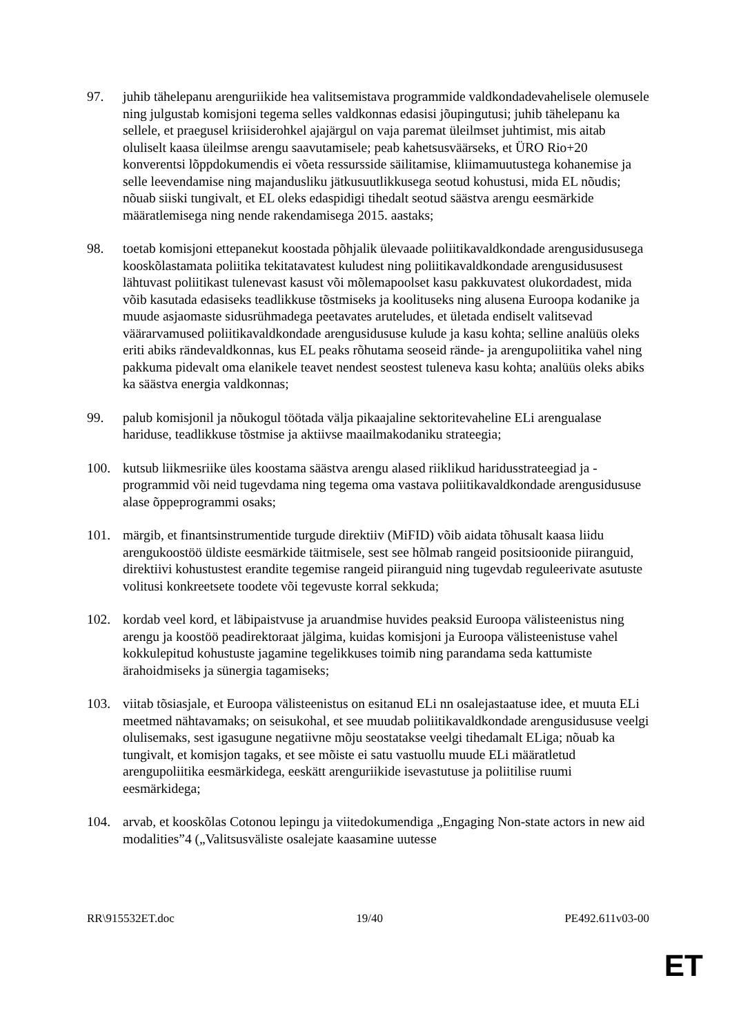97. juhib tähelepanu arenguriikide hea valitsemistava programmide valdkondadevahelisele olemusele ning julgustab komisjoni tegema selles valdkonnas edasisi jõupingutusi; juhib tähelepanu ka sellele, et praegusel kriisiderohkel ajajärgul on vaja paremat üleilmset juhtimist, mis aitab oluliselt kaasa üleilmse arengu saavutamisele; peab kahetsusväärseks, et ÜRO Rio+20 konverentsi lõppdokumendis ei võeta ressursside säilitamise, kliimamuutustega kohanemise ja selle leevendamise ning majandusliku jätkusuutlikkusega seotud kohustusi, mida EL nõudis; nõuab siiski tungivalt, et EL oleks edaspidigi tihedalt seotud säästva arengu eesmärkide määratlemisega ning nende rakendamisega 2015. aastaks;
98. toetab komisjoni ettepanekut koostada põhjalik ülevaade poliitikavaldkondade arengusidususega kooskõlastamata poliitika tekitatavatest kuludest ning poliitikavaldkondade arengusidususest lähtuvast poliitikast tulenevast kasust või mõlemapoolset kasu pakkuvatest olukordadest, mida võib kasutada edasiseks teadlikkuse tõstmiseks ja koolituseks ning alusena Euroopa kodanike ja muude asjaomaste sidusrühmadega peetavates aruteludes, et ületada endiselt valitsevad väärarvamused poliitikavaldkondade arengusidususe kulude ja kasu kohta; selline analüüs oleks eriti abiks rändevaldkonnas, kus EL peaks rõhutama seoseid rände- ja arengupoliitika vahel ning pakkuma pidevalt oma elanikele teavet nendest seostest tuleneva kasu kohta; analüüs oleks abiks ka säästva energia valdkonnas;
99. palub komisjonil ja nõukogul töötada välja pikaajaline sektoritevaheline ELi arengualase hariduse, teadlikkuse tõstmise ja aktiivse maailmakodaniku strateegia;
100. kutsub liikmesriike üles koostama säästva arengu alased riiklikud haridusstrateegiad ja -programmid või neid tugevdama ning tegema oma vastava poliitikavaldkondade arengusidususe alase õppeprogrammi osaks;
101. märgib, et finantsinstrumentide turgude direktiiv (MiFID) võib aidata tõhusalt kaasa liidu arengukoostöö üldiste eesmärkide täitmisele, sest see hõlmab rangeid positsioonide piiranguid, direktiivi kohustustest erandite tegemise rangeid piiranguid ning tugevdab reguleerivate asutuste volitusi konkreetsete toodete või tegevuste korral sekkuda;
102. kordab veel kord, et läbipaistvuse ja aruandmise huvides peaksid Euroopa välisteenistus ning arengu ja koostöö peadirektoraat jälgima, kuidas komisjoni ja Euroopa välisteenistuse vahel kokkulepitud kohustuste jagamine tegelikkuses toimib ning parandama seda kattumiste ärahoidmiseks ja sünergia tagamiseks;
103. viitab tõsiasjale, et Euroopa välisteenistus on esitanud ELi nn osalejastaatuse idee, et muuta ELi meetmed nähtavamaks; on seisukohal, et see muudab poliitikavaldkondade arengusidususe veelgi olulisemaks, sest igasugune negatiivne mõju seostatakse veelgi tihedamalt ELiga; nõuab ka tungivalt, et komisjon tagaks, et see mõiste ei satu vastuollu muude ELi määratletud arengupoliitika eesmärkidega, eeskätt arenguriikide isevastutuse ja poliitilise ruumi eesmärkidega;
104. arvab, et kooskõlas Cotonou lepingu ja viitedokumendiga „Engaging Non-state actors in new aid modalities”4 („Valitsusväliste osalejate kaasamine uutesse
RR\915532ET.doc 19/40 PE492.611v03-00
ET